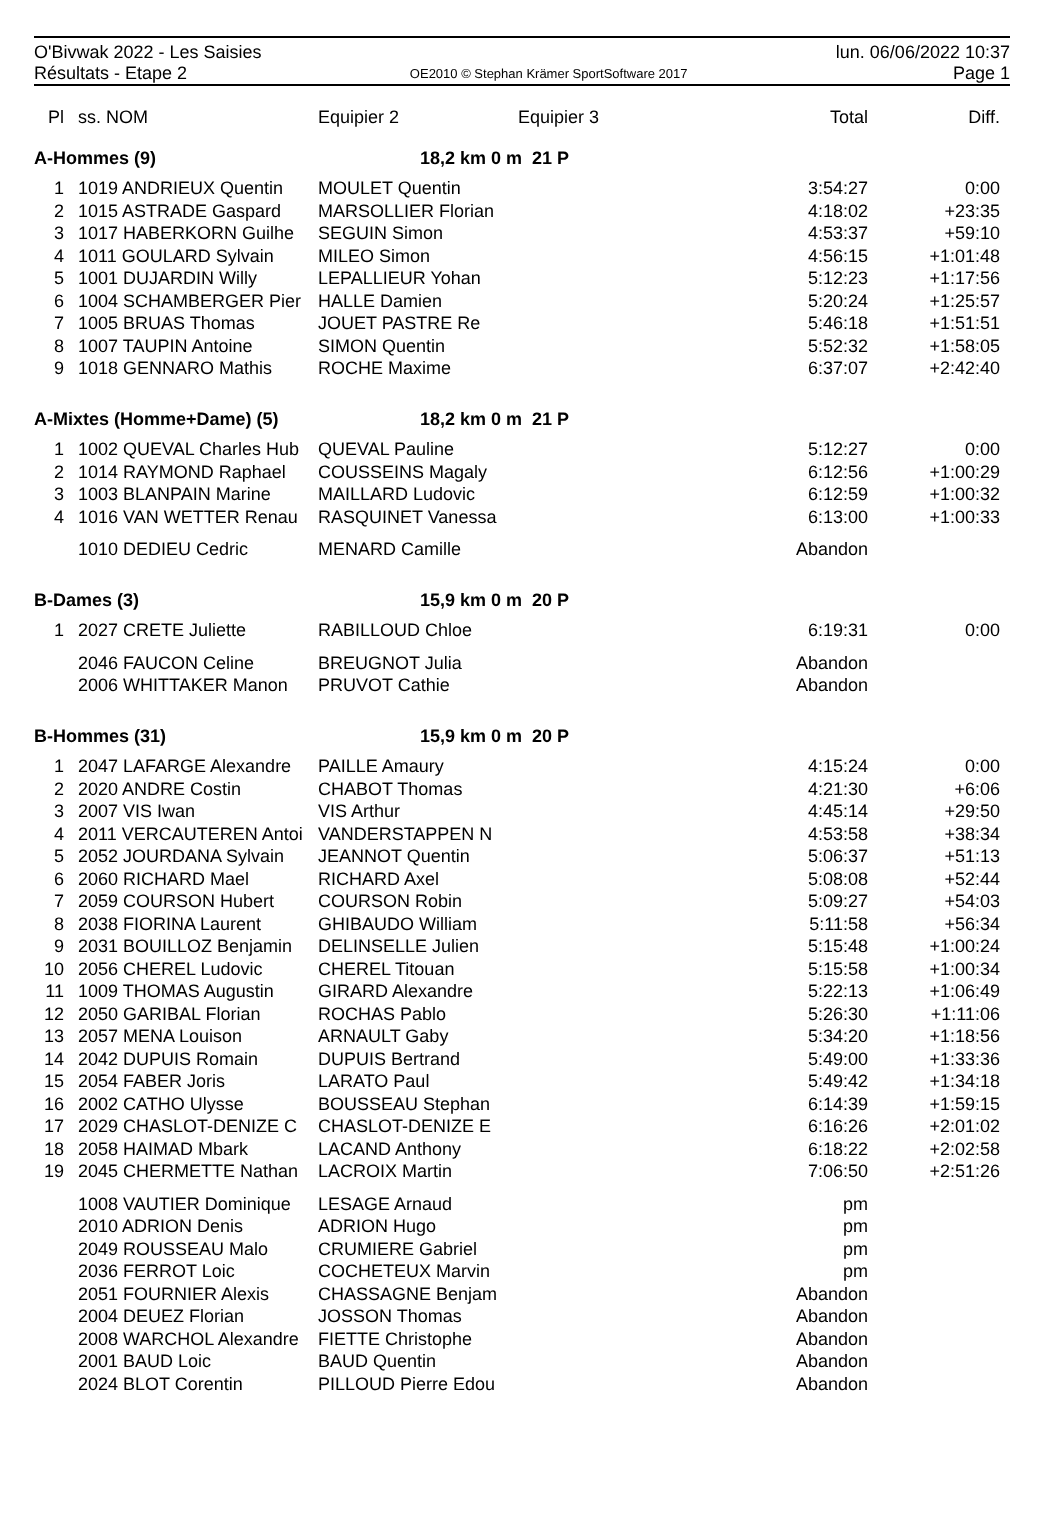O'Bivwak 2022 - Les Saisies
Résultats - Etape 2
OE2010 © Stephan Krämer SportSoftware 2017
lun. 06/06/2022 10:37
Page 1
| Pl | ss. NOM | Equipier 2 | Equipier 3 | Total | Diff. |
| --- | --- | --- | --- | --- | --- |
| A-Hommes (9) | | 18,2 km 0 m 21 P | | | |
| 1 | 1019 ANDRIEUX Quentin | MOULET Quentin | | 3:54:27 | 0:00 |
| 2 | 1015 ASTRADE Gaspard | MARSOLLIER Florian | | 4:18:02 | +23:35 |
| 3 | 1017 HABERKORN Guilhe | SEGUIN Simon | | 4:53:37 | +59:10 |
| 4 | 1011 GOULARD Sylvain | MILEO Simon | | 4:56:15 | +1:01:48 |
| 5 | 1001 DUJARDIN Willy | LEPALLIEUR Yohan | | 5:12:23 | +1:17:56 |
| 6 | 1004 SCHAMBERGER Pier | HALLE Damien | | 5:20:24 | +1:25:57 |
| 7 | 1005 BRUAS Thomas | JOUET PASTRE Re | | 5:46:18 | +1:51:51 |
| 8 | 1007 TAUPIN Antoine | SIMON Quentin | | 5:52:32 | +1:58:05 |
| 9 | 1018 GENNARO Mathis | ROCHE Maxime | | 6:37:07 | +2:42:40 |
| A-Mixtes (Homme+Dame) (5) | | 18,2 km 0 m 21 P | | | |
| 1 | 1002 QUEVAL Charles Hub | QUEVAL Pauline | | 5:12:27 | 0:00 |
| 2 | 1014 RAYMOND Raphael | COUSSEINS Magaly | | 6:12:56 | +1:00:29 |
| 3 | 1003 BLANPAIN Marine | MAILLARD Ludovic | | 6:12:59 | +1:00:32 |
| 4 | 1016 VAN WETTER Renau | RASQUINET Vanessa | | 6:13:00 | +1:00:33 |
| | 1010 DEDIEU Cedric | MENARD Camille | | Abandon | |
| B-Dames (3) | | 15,9 km 0 m 20 P | | | |
| 1 | 2027 CRETE Juliette | RABILLOUD Chloe | | 6:19:31 | 0:00 |
| | 2046 FAUCON Celine | BREUGNOT Julia | | Abandon | |
| | 2006 WHITTAKER Manon | PRUVOT Cathie | | Abandon | |
| B-Hommes (31) | | 15,9 km 0 m 20 P | | | |
| 1 | 2047 LAFARGE Alexandre | PAILLE Amaury | | 4:15:24 | 0:00 |
| 2 | 2020 ANDRE Costin | CHABOT Thomas | | 4:21:30 | +6:06 |
| 3 | 2007 VIS Iwan | VIS Arthur | | 4:45:14 | +29:50 |
| 4 | 2011 VERCAUTEREN Antoi | VANDERSTAPPEN N | | 4:53:58 | +38:34 |
| 5 | 2052 JOURDANA Sylvain | JEANNOT Quentin | | 5:06:37 | +51:13 |
| 6 | 2060 RICHARD Mael | RICHARD Axel | | 5:08:08 | +52:44 |
| 7 | 2059 COURSON Hubert | COURSON Robin | | 5:09:27 | +54:03 |
| 8 | 2038 FIORINA Laurent | GHIBAUDO William | | 5:11:58 | +56:34 |
| 9 | 2031 BOUILLOZ Benjamin | DELINSELLE Julien | | 5:15:48 | +1:00:24 |
| 10 | 2056 CHEREL Ludovic | CHEREL Titouan | | 5:15:58 | +1:00:34 |
| 11 | 1009 THOMAS Augustin | GIRARD Alexandre | | 5:22:13 | +1:06:49 |
| 12 | 2050 GARIBAL Florian | ROCHAS Pablo | | 5:26:30 | +1:11:06 |
| 13 | 2057 MENA Louison | ARNAULT Gaby | | 5:34:20 | +1:18:56 |
| 14 | 2042 DUPUIS Romain | DUPUIS Bertrand | | 5:49:00 | +1:33:36 |
| 15 | 2054 FABER Joris | LARATO Paul | | 5:49:42 | +1:34:18 |
| 16 | 2002 CATHO Ulysse | BOUSSEAU Stephan | | 6:14:39 | +1:59:15 |
| 17 | 2029 CHASLOT-DENIZE C | CHASLOT-DENIZE E | | 6:16:26 | +2:01:02 |
| 18 | 2058 HAIMAD Mbark | LACAND Anthony | | 6:18:22 | +2:02:58 |
| 19 | 2045 CHERMETTE Nathan | LACROIX Martin | | 7:06:50 | +2:51:26 |
| | 1008 VAUTIER Dominique | LESAGE Arnaud | | pm | |
| | 2010 ADRION Denis | ADRION Hugo | | pm | |
| | 2049 ROUSSEAU Malo | CRUMIERE Gabriel | | pm | |
| | 2036 FERROT Loic | COCHETEUX Marvin | | pm | |
| | 2051 FOURNIER Alexis | CHASSAGNE Benjam | | Abandon | |
| | 2004 DEUEZ Florian | JOSSON Thomas | | Abandon | |
| | 2008 WARCHOL Alexandre | FIETTE Christophe | | Abandon | |
| | 2001 BAUD Loic | BAUD Quentin | | Abandon | |
| | 2024 BLOT Corentin | PILLOUD Pierre Edou | | Abandon | |